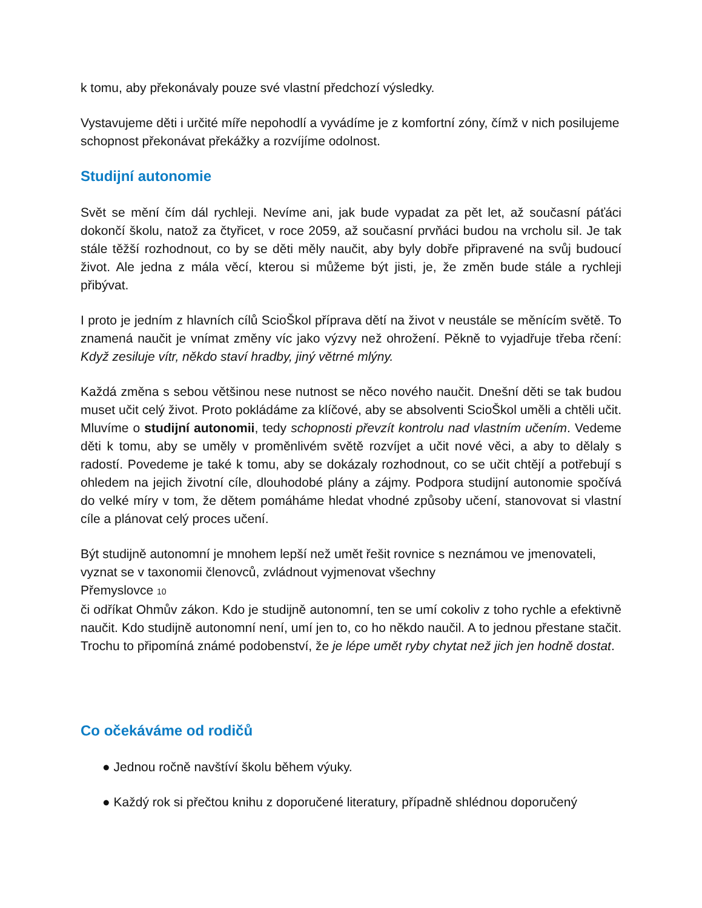k tomu, aby překonávaly pouze své vlastní předchozí výsledky.
Vystavujeme děti i určité míře nepohodlí a vyvádíme je z komfortní zóny, čímž v nich posilujeme schopnost překonávat překážky a rozvíjíme odolnost.
Studijní autonomie
Svět se mění čím dál rychleji. Nevíme ani, jak bude vypadat za pět let, až současní páťáci dokončí školu, natož za čtyřicet, v roce 2059, až současní prvňáci budou na vrcholu sil. Je tak stále těžší rozhodnout, co by se děti měly naučit, aby byly dobře připravené na svůj budoucí život. Ale jedna z mála věcí, kterou si můžeme být jisti, je, že změn bude stále a rychleji přibývat.
I proto je jedním z hlavních cílů ScioŠkol příprava dětí na život v neustále se měnícím světě. To znamená naučit je vnímat změny víc jako výzvy než ohrožení. Pěkně to vyjadřuje třeba rčení: Když zesiluje vítr, někdo staví hradby, jiný větrné mlýny.
Každá změna s sebou většinou nese nutnost se něco nového naučit. Dnešní děti se tak budou muset učit celý život. Proto pokládáme za klíčové, aby se absolventi ScioŠkol uměli a chtěli učit. Mluvíme o studijní autonomii, tedy schopnosti převzít kontrolu nad vlastním učením. Vedeme děti k tomu, aby se uměly v proměnlivém světě rozvíjet a učit nové věci, a aby to dělaly s radostí. Povedeme je také k tomu, aby se dokázaly rozhodnout, co se učit chtějí a potřebují s ohledem na jejich životní cíle, dlouhodobé plány a zájmy. Podpora studijní autonomie spočívá do velké míry v tom, že dětem pomáháme hledat vhodné způsoby učení, stanovovat si vlastní cíle a plánovat celý proces učení.
Být studijně autonomní je mnohem lepší než umět řešit rovnice s neznámou ve jmenovateli, vyznat se v taxonomii členovců, zvládnout vyjmenovat všechny
Přemyslovce 10
či odříkat Ohmův zákon. Kdo je studijně autonomní, ten se umí cokoliv z toho rychle a efektivně naučit. Kdo studijně autonomní není, umí jen to, co ho někdo naučil. A to jednou přestane stačit. Trochu to připomíná známé podobenství, že je lépe umět ryby chytat než jich jen hodně dostat.
Co očekáváme od rodičů
● Jednou ročně navštíví školu během výuky.
● Každý rok si přečtou knihu z doporučené literatury, případně shlédnou doporučený